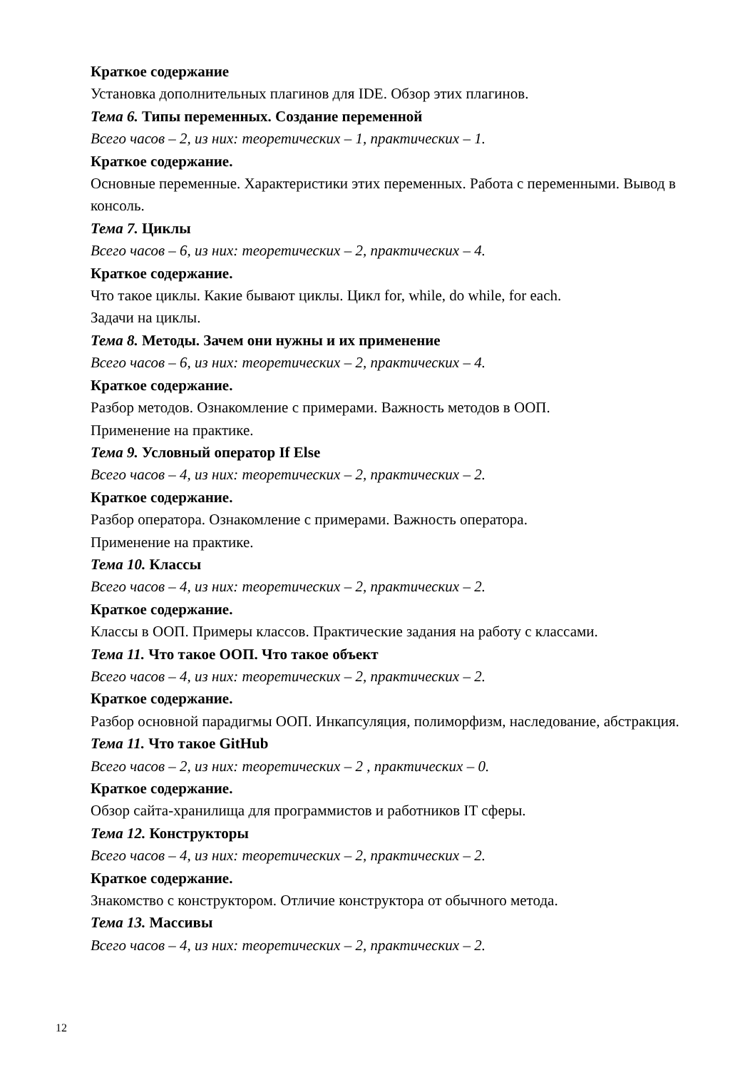Краткое содержание
Установка дополнительных плагинов для IDE. Обзор этих плагинов.
Тема 6. Типы переменных. Создание переменной
Всего часов – 2, из них: теоретических – 1, практических – 1.
Краткое содержание.
Основные переменные. Характеристики этих переменных. Работа с переменными. Вывод в консоль.
Тема 7. Циклы
Всего часов – 6, из них: теоретических – 2, практических – 4.
Краткое содержание.
Что такое циклы. Какие бывают циклы. Цикл for, while, do while, for each.
Задачи на циклы.
Тема 8. Методы. Зачем они нужны и их применение
Всего часов – 6, из них: теоретических – 2, практических – 4.
Краткое содержание.
Разбор методов. Ознакомление с примерами. Важность методов в ООП.
Применение на практике.
Тема 9. Условный оператор If Else
Всего часов – 4, из них: теоретических – 2, практических – 2.
Краткое содержание.
Разбор оператора. Ознакомление с примерами. Важность оператора.
Применение на практике.
Тема 10. Классы
Всего часов – 4, из них: теоретических – 2, практических – 2.
Краткое содержание.
Классы в ООП. Примеры классов. Практические задания на работу с классами.
Тема 11. Что такое ООП. Что такое объект
Всего часов – 4, из них: теоретических – 2, практических – 2.
Краткое содержание.
Разбор основной парадигмы ООП. Инкапсуляция, полиморфизм, наследование, абстракция.
Тема 11. Что такое GitHub
Всего часов – 2, из них: теоретических – 2 , практических – 0.
Краткое содержание.
Обзор сайта-хранилища для программистов и работников IT сферы.
Тема 12. Конструкторы
Всего часов – 4, из них: теоретических – 2, практических – 2.
Краткое содержание.
Знакомство с конструктором. Отличие конструктора от обычного метода.
Тема 13. Массивы
Всего часов – 4, из них: теоретических – 2, практических – 2.
12